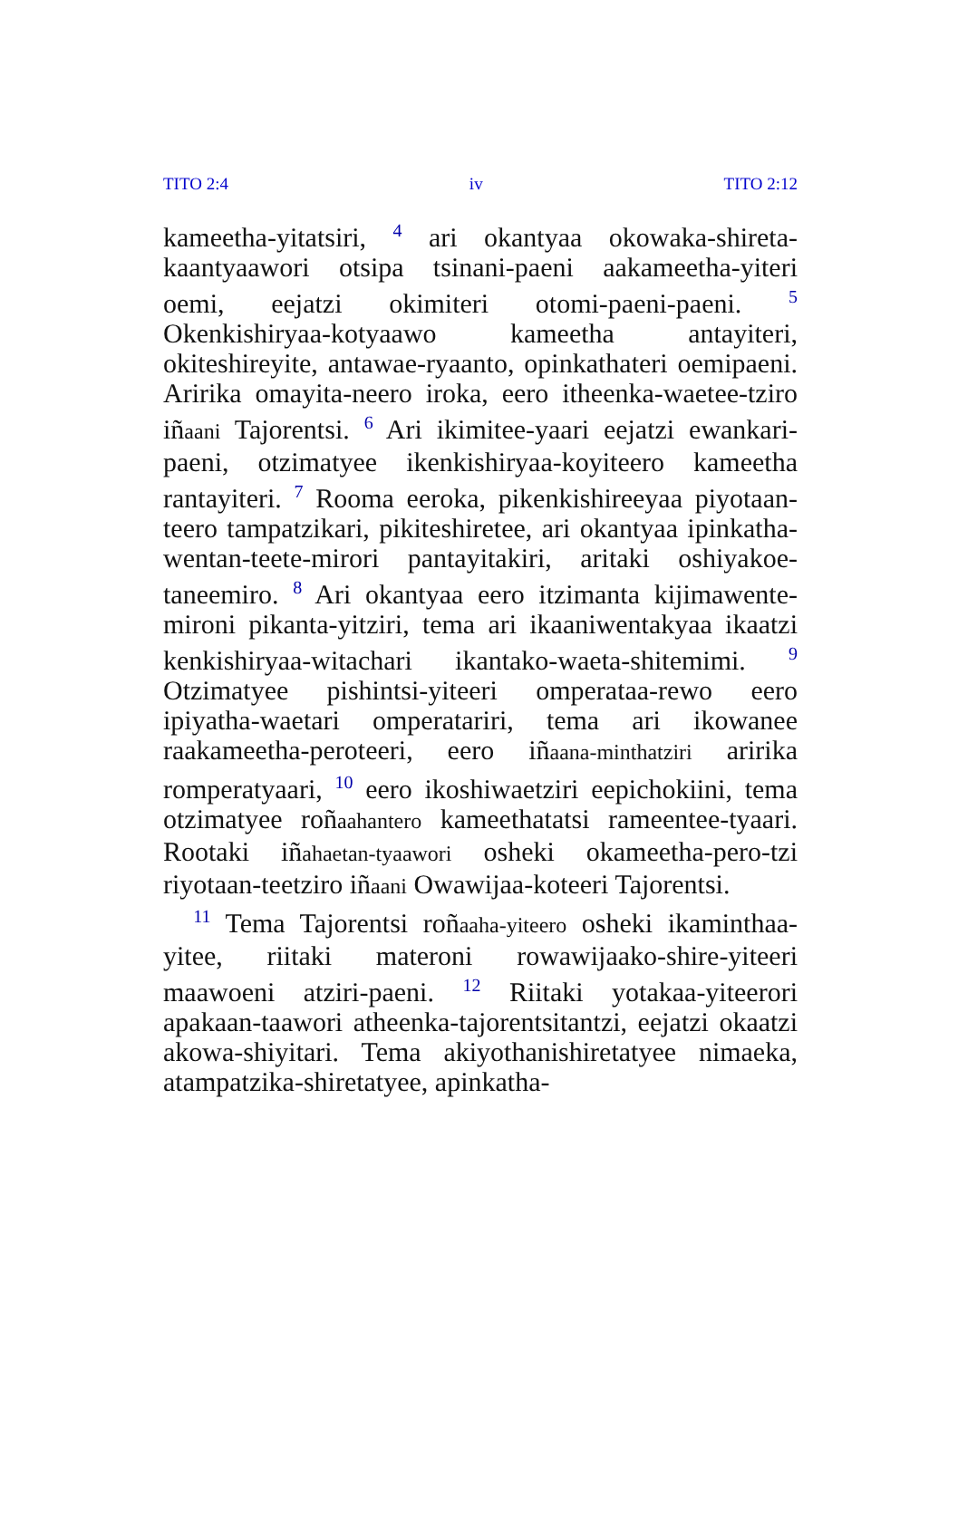TITO 2:4 iv TITO 2:12
kameetha-yitatsiri, <sup>4</sup> ari okantyaa okowaka-shireta-kaantyaawori otsipa tsinani-paeni aakameetha-yiteri oemi, eejatzi okimiteri otomi-paeni-paeni. <sup>5</sup> Okenkishiryaa-kotyaawo kameetha antayiteri, okiteshireyite, antawae-ryaanto, opinkathateri oemipaeni. Aririka omayita-neero iroka, eero itheenka-waetee-tziro iñaani Tajorentsi. <sup>6</sup> Ari ikimitee-yaari eejatzi ewankari-paeni, otzimatyee ikenkishiryaa-koyiteero kameetha rantayiteri. <sup>7</sup> Rooma eeroka, pikenkishireeyaa piyotaan-teero tampatzikari, pikiteshiretee, ari okantyaa ipinkatha-wentan-teete-mirori pantayitakiri, aritaki oshiyakoe-taneemiro. <sup>8</sup> Ari okantyaa eero itzimanta kijimawente-mironi pikanta-yitziri, tema ari ikaaniwentakyaa ikaatzi kenkishiryaa-witachari ikantako-waeta-shitemimi. <sup>9</sup> Otzimatyee pishintsi-yiteeri omperataa-rewo eero ipiyatha-waetari omperatariri, tema ari ikowanee raakameetha-peroteeri, eero iñaana-minthatziri aririka romperatyaari, <sup>10</sup> eero ikoshiwaetziri eepichokiini, tema otzimatyee roñaahantero kameethatatsi rameentee-tyaari. Rootaki iñahaetan-tyaawori osheki okameetha-pero-tzi riyotaan-teetziro iñaani Owawijaa-koteeri Tajorentsi.
<sup>11</sup> Tema Tajorentsi roñaaha-yiteero osheki ikaminthaa-yitee, riitaki materoni rowawijaako-shire-yiteeri maawoeni atziri-paeni. <sup>12</sup> Riitaki yotakaa-yiteerori apakaan-taawori atheenka-tajorentsitantzi, eejatzi okaatzi akowa-shiyitari. Tema akiyothanishiretatyee nimaeka, atampatzika-shiretatyee, apinkatha-